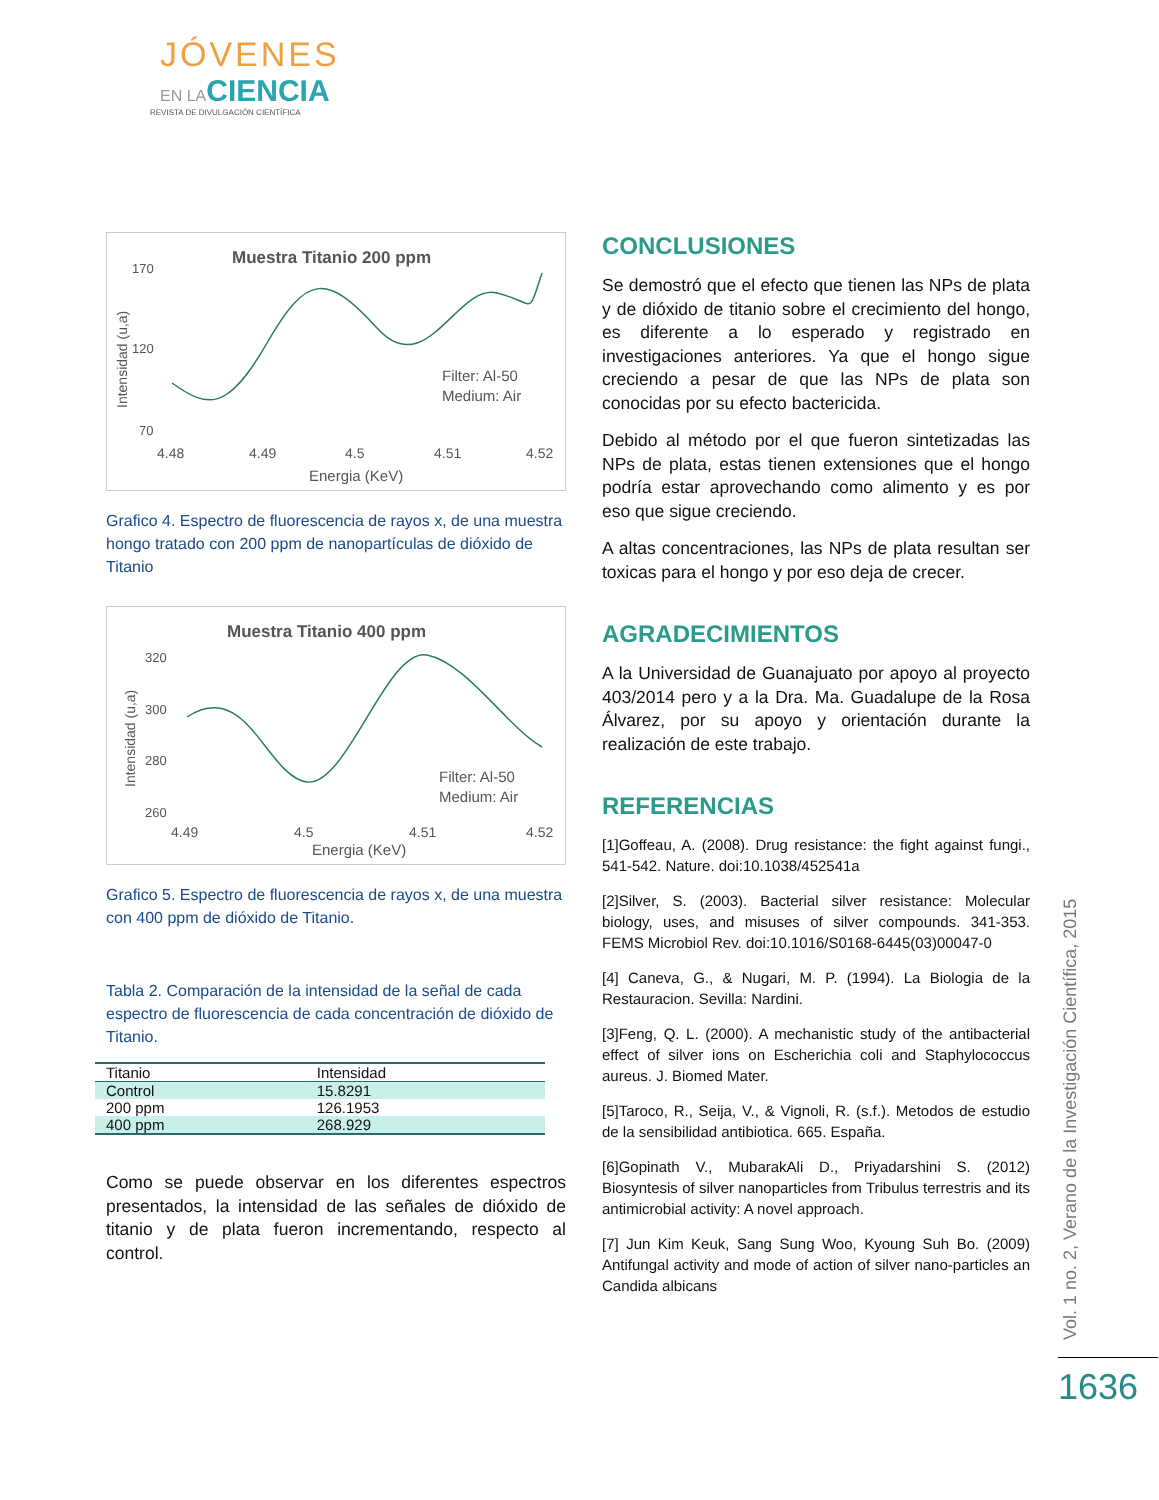JÓVENES
EN LACIENCIA
REVISTA DE DIVULGACIÓN CIENTÍFICA
Muestra Titanio 200 ppm
170
120
70
4.48
4.49
4.5
4.51
4.52
Energia (KeV)
Intensidad (u,a)
Filter: Al-50
Medium: Air
Grafico 4. Espectro de fluorescencia de rayos x, de una muestra hongo tratado con 200 ppm de nanopartículas de dióxido de Titanio
Muestra Titanio 400 ppm
320
300
280
260
4.49
4.5
4.51
4.52
Energia (KeV)
Intensidad (u,a)
Filter: Al-50
Medium: Air
Grafico 5. Espectro de fluorescencia de rayos x, de una muestra con 400 ppm de dióxido de Titanio.
Tabla 2. Comparación de la intensidad de la señal de cada espectro de fluorescencia de cada concentración de dióxido de Titanio.
| Titanio | Intensidad |
| --- | --- |
| Control | 15.8291 |
| 200 ppm | 126.1953 |
| 400 ppm | 268.929 |
Como se puede observar en los diferentes espectros presentados, la intensidad de las señales de dióxido de titanio y de plata fueron incrementando, respecto al control.
CONCLUSIONES
Se demostró que el efecto que tienen las NPs de plata y de dióxido de titanio sobre el crecimiento del hongo, es diferente a lo esperado y registrado en investigaciones anteriores. Ya que el hongo sigue creciendo a pesar de que las NPs de plata son conocidas por su efecto bactericida.
Debido al método por el que fueron sintetizadas las NPs de plata, estas tienen extensiones que el hongo podría estar aprovechando como alimento y es por eso que sigue creciendo.
A altas concentraciones, las NPs de plata resultan ser toxicas para el hongo y por eso deja de crecer.
AGRADECIMIENTOS
A la Universidad de Guanajuato por apoyo al proyecto 403/2014 pero y a la Dra. Ma. Guadalupe de la Rosa Álvarez, por su apoyo y orientación durante la realización de este trabajo.
REFERENCIAS
[1]Goffeau, A. (2008). Drug resistance: the fight against fungi., 541-542. Nature. doi:10.1038/452541a
[2]Silver, S. (2003). Bacterial silver resistance: Molecular biology, uses, and misuses of silver compounds. 341-353. FEMS Microbiol Rev. doi:10.1016/S0168-6445(03)00047-0
[4] Caneva, G., & Nugari, M. P. (1994). La Biologia de la Restauracion. Sevilla: Nardini.
[3]Feng, Q. L. (2000). A mechanistic study of the antibacterial effect of silver ions on Escherichia coli and Staphylococcus aureus. J. Biomed Mater.
[5]Taroco, R., Seija, V., & Vignoli, R. (s.f.). Metodos de estudio de la sensibilidad antibiotica. 665. España.
[6]Gopinath V., MubarakAli D., Priyadarshini S. (2012) Biosyntesis of silver nanoparticles from Tribulus terrestris and its antimicrobial activity: A novel approach.
[7] Jun Kim Keuk, Sang Sung Woo, Kyoung Suh Bo. (2009) Antifungal activity and mode of action of silver nano-particles an Candida albicans
Vol. 1 no. 2, Verano de la Investigación Científica, 2015
1636